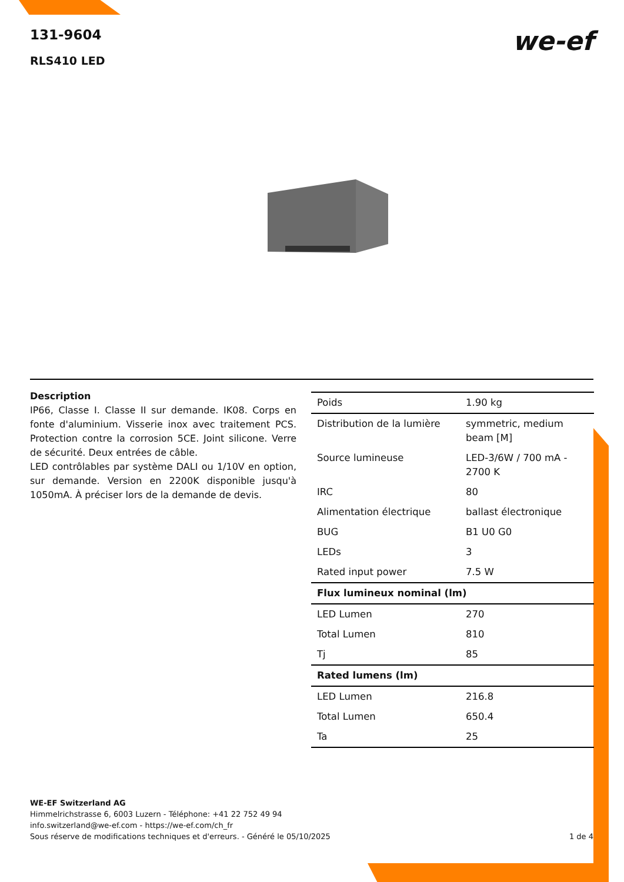131-9604
RLS410 LED
we-ef
Description
IP66, Classe I. Classe II sur demande. IK08. Corps en fonte d'aluminium. Visserie inox avec traitement PCS. Protection contre la corrosion 5CE. Joint silicone. Verre de sécurité. Deux entrées de câble.
LED contrôlables par système DALI ou 1/10V en option, sur demande. Version en 2200K disponible jusqu'à 1050mA. À préciser lors de la demande de devis.
| Poids | 1.90 kg |
| Distribution de la lumière | symmetric, medium beam [M] |
| Source lumineuse | LED-3/6W / 700 mA - 2700 K |
| IRC | 80 |
| Alimentation électrique | ballast électronique |
| BUG | B1 U0 G0 |
| LEDs | 3 |
| Rated input power | 7.5 W |
| Flux lumineux nominal (lm) | |
| LED Lumen | 270 |
| Total Lumen | 810 |
| Tj | 85 |
| Rated lumens (lm) | |
| LED Lumen | 216.8 |
| Total Lumen | 650.4 |
| Ta | 25 |
WE-EF Switzerland AG
Himmelrichstrasse 6, 6003 Luzern - Téléphone: +41 22 752 49 94
info.switzerland@we-ef.com - https://we-ef.com/ch_fr
Sous réserve de modifications techniques et d'erreurs. - Généré le 05/10/2025 1 de 4